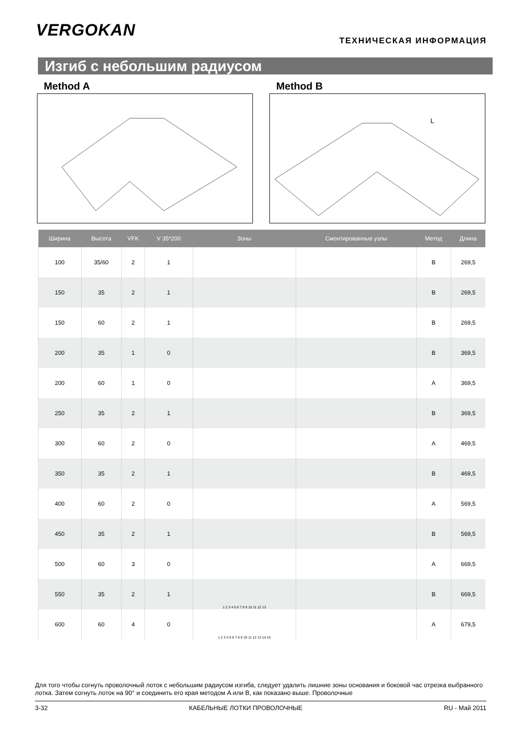VERGOKAN
ТЕХНИЧЕСКАЯ ИНФОРМАЦИЯ
Изгиб с небольшим радиусом
Method A Method B
L
| Ширина | Высота | VFK | V 35*200 | Зоны | Смонтированные узлы | Метод | Длина |
| --- | --- | --- | --- | --- | --- | --- | --- |
| 100 | 35/60 | 2 | 1 | | | B | 269,5 |
| 150 | 35 | 2 | 1 | | | B | 269,5 |
| 150 | 60 | 2 | 1 | | | B | 269,5 |
| 200 | 35 | 1 | 0 | | | B | 369,5 |
| 200 | 60 | 1 | 0 | | | A | 369,5 |
| 250 | 35 | 2 | 1 | | | B | 369,5 |
| 300 | 60 | 2 | 0 | | | A | 469,5 |
| 350 | 35 | 2 | 1 | | | B | 469,5 |
| 400 | 60 | 2 | 0 | | | A | 569,5 |
| 450 | 35 | 2 | 1 | | | B | 569,5 |
| 500 | 60 | 3 | 0 | | | A | 669,5 |
| 550 | 35 | 2 | 1 | 1 2 3 4 5 6 7 8 9 10 11 12 13 | | B | 669,5 |
| 600 | 60 | 4 | 0 | 1 2 3 4 5 6 7 8 9 10 11 12 13 14 15 | | A | 679,5 |
Для того чтобы согнуть проволочный лоток с небольшим радиусом изгиба, следует удалить лишние зоны основания и боковой час отрезка выбранного лотка. Затем согнуть лоток на 90° и соединить его края методом A или B, как показано выше. Проволочные
3-32 КАБЕЛЬНЫЕ ЛОТКИ ПРОВОЛОЧНЫЕ RU - Май 2011